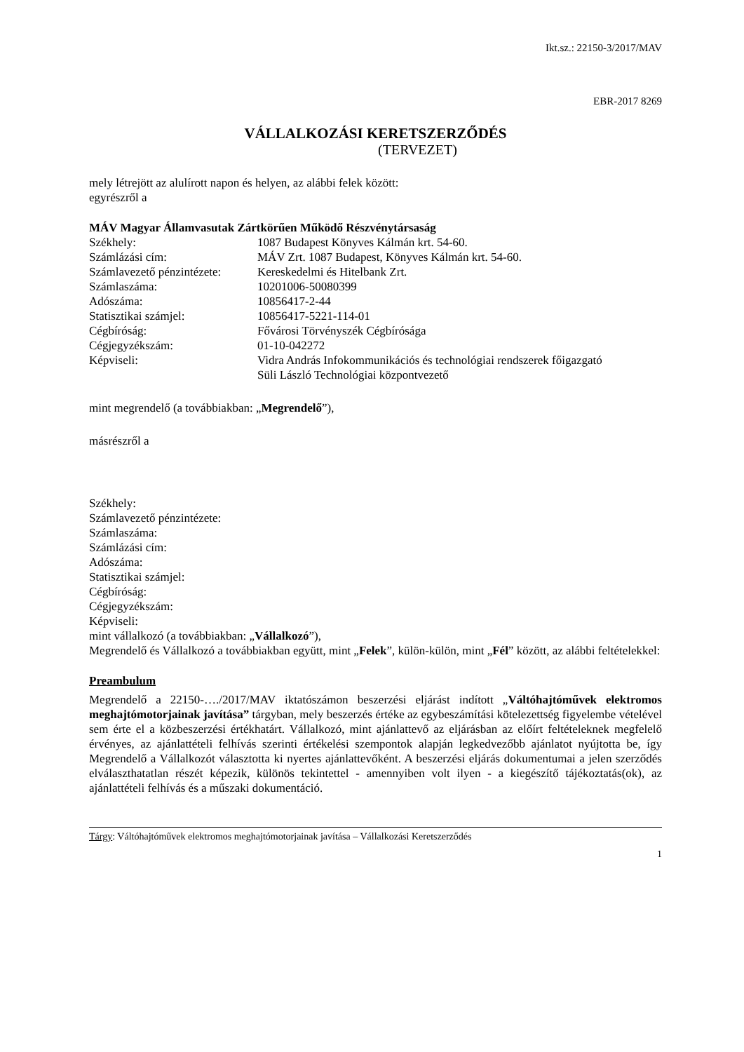Ikt.sz.: 22150-3/2017/MAV
EBR-2017 8269
VÁLLALKOZÁSI KERETSZERZŐDÉS
(TERVEZET)
mely létrejött az alulírott napon és helyen, az alábbi felek között:
egyrészről a
MÁV Magyar Államvasutak Zártkörűen Működő Részvénytársaság
Székhely: 1087 Budapest Könyves Kálmán krt. 54-60.
Számlázási cím: MÁV Zrt. 1087 Budapest, Könyves Kálmán krt. 54-60.
Számlavezető pénzintézete: Kereskedelmi és Hitelbank Zrt.
Számlaszáma: 10201006-50080399
Adószáma: 10856417-2-44
Statisztikai számjel: 10856417-5221-114-01
Cégbíróság: Fővárosi Törvényszék Cégbírósága
Cégjegyzékszám: 01-10-042272
Képviseli: Vidra András Infokommunikációs és technológiai rendszerek főigazgató
Süli László Technológiai központvezető
mint megrendelő (a továbbiakban: „Megrendelő”),
másrészről a
Székhely:
Számlavezető pénzintézete:
Számlaszáma:
Számlázási cím:
Adószáma:
Statisztikai számjel:
Cégbíróság:
Cégjegyzékszám:
Képviseli:
mint vállalkozó (a továbbiakban: „Vállalkozó”),
Megrendelő és Vállalkozó a továbbiakban együtt, mint „Felek”, külön-külön, mint „Fél” között, az alábbi feltételekkel:
Preambulum
Megrendelő a 22150-…./2017/MAV iktatószámon beszerzési eljárást indított „Váltóhajtóművek elektromos meghajtómotorjainak javítása” tárgyban, mely beszerzés értéke az egybeszámítási kötelezettség figyelembe vételével sem érte el a közbeszerzési értékhatárt. Vállalkozó, mint ajánlattevő az eljárásban az előírt feltételeknek megfelelő érvényes, az ajánlattételi felhívás szerinti értékelési szempontok alapján legkedvezőbb ajánlatot nyújtotta be, így Megrendelő a Vállalkozót választotta ki nyertes ajánlattevőként. A beszerzési eljárás dokumentumai a jelen szerződés elválaszthatatlan részét képezik, különös tekintettel - amennyiben volt ilyen - a kiegészítő tájékoztatás(ok), az ajánlattételi felhívás és a műszaki dokumentáció.
Tárgy: Váltóhajtóművek elektromos meghajtómotorjainak javítása – Vállalkozási Keretszerződés
1